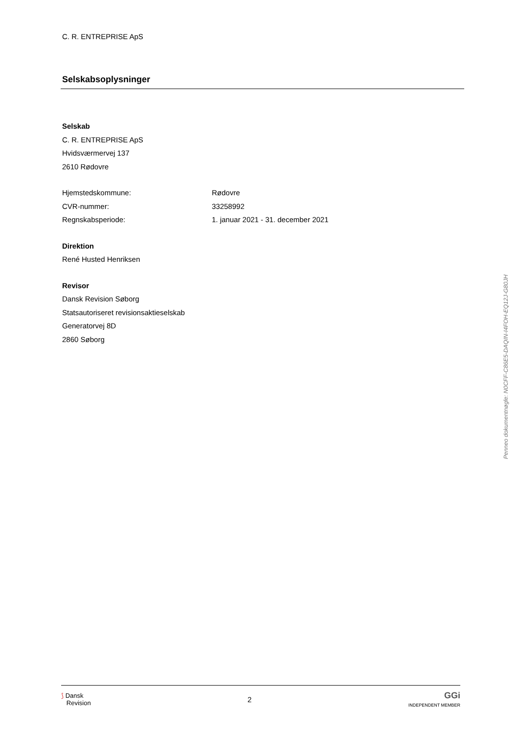C. R. ENTREPRISE ApS
Selskabsoplysninger
Selskab
C. R. ENTREPRISE ApS
Hvidsværmervej 137
2610 Rødovre
Hjemstedskommune: Rødovre
CVR-nummer: 33258992
Regnskabsperiode: 1. januar 2021 - 31. december 2021
Direktion
René Husted Henriksen
Revisor
Dansk Revision Søborg
Statsautoriseret revisionsaktieselskab
Generatorvej 8D
2860 Søborg
Penneo dokumentnøgle: N0CFF-C86E5-DAQIN-I4FOH-EQ12J-G80JH
⟆ Dansk
Revision
2
GGi
INDEPENDENT MEMBER